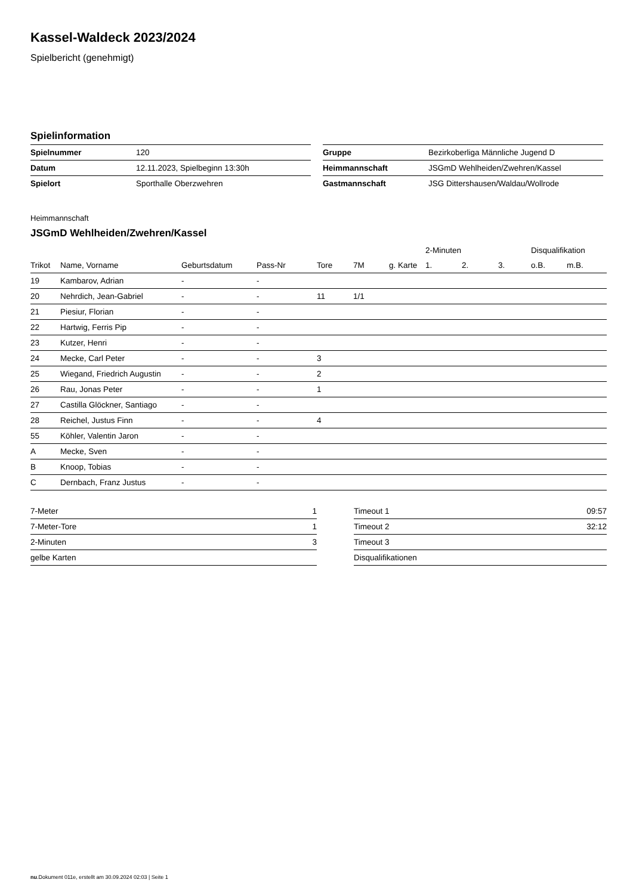Kassel-Waldeck 2023/2024
Spielbericht (genehmigt)
Spielinformation
| Spielnummer | 120 |
| Datum | 12.11.2023, Spielbeginn 13:30h |
| Spielort | Sporthalle Oberzwehren |
| Gruppe | Bezirkoberliga Männliche Jugend D |
| Heimmannschaft | JSGmD Wehlheiden/Zwehren/Kassel |
| Gastmannschaft | JSG Dittershausen/Waldau/Wollrode |
Heimmannschaft
JSGmD Wehlheiden/Zwehren/Kassel
| | | | | | | | 2-Minuten | | | Disqualifikation | |
| --- | --- | --- | --- | --- | --- | --- | --- | --- | --- | --- | --- |
| Trikot | Name, Vorname | Geburtsdatum | Pass-Nr | Tore | 7M | g. Karte | 1. | 2. | 3. | o.B. | m.B. |
| 19 | Kambarov, Adrian | - | - | | | | | | | | |
| 20 | Nehrdich, Jean-Gabriel | - | - | 11 | 1/1 | | | | | | |
| 21 | Piesiur, Florian | - | - | | | | | | | | |
| 22 | Hartwig, Ferris Pip | - | - | | | | | | | | |
| 23 | Kutzer, Henri | - | - | | | | | | | | |
| 24 | Mecke, Carl Peter | - | - | 3 | | | | | | | |
| 25 | Wiegand, Friedrich Augustin | - | - | 2 | | | | | | | |
| 26 | Rau, Jonas Peter | - | - | 1 | | | | | | | |
| 27 | Castilla Glöckner, Santiago | - | - | | | | | | | | |
| 28 | Reichel, Justus Finn | - | - | 4 | | | | | | | |
| 55 | Köhler, Valentin Jaron | - | - | | | | | | | | |
| A | Mecke, Sven | - | - | | | | | | | | |
| B | Knoop, Tobias | - | - | | | | | | | | |
| C | Dernbach, Franz Justus | - | - | | | | | | | | |
| 7-Meter | 1 |
| 7-Meter-Tore | 1 |
| 2-Minuten | 3 |
| gelbe Karten | |
| Timeout 1 | 09:57 |
| Timeout 2 | 32:12 |
| Timeout 3 | |
| Disqualifikationen | |
nu.Dokument 011e, erstellt am 30.09.2024 02:03 | Seite 1